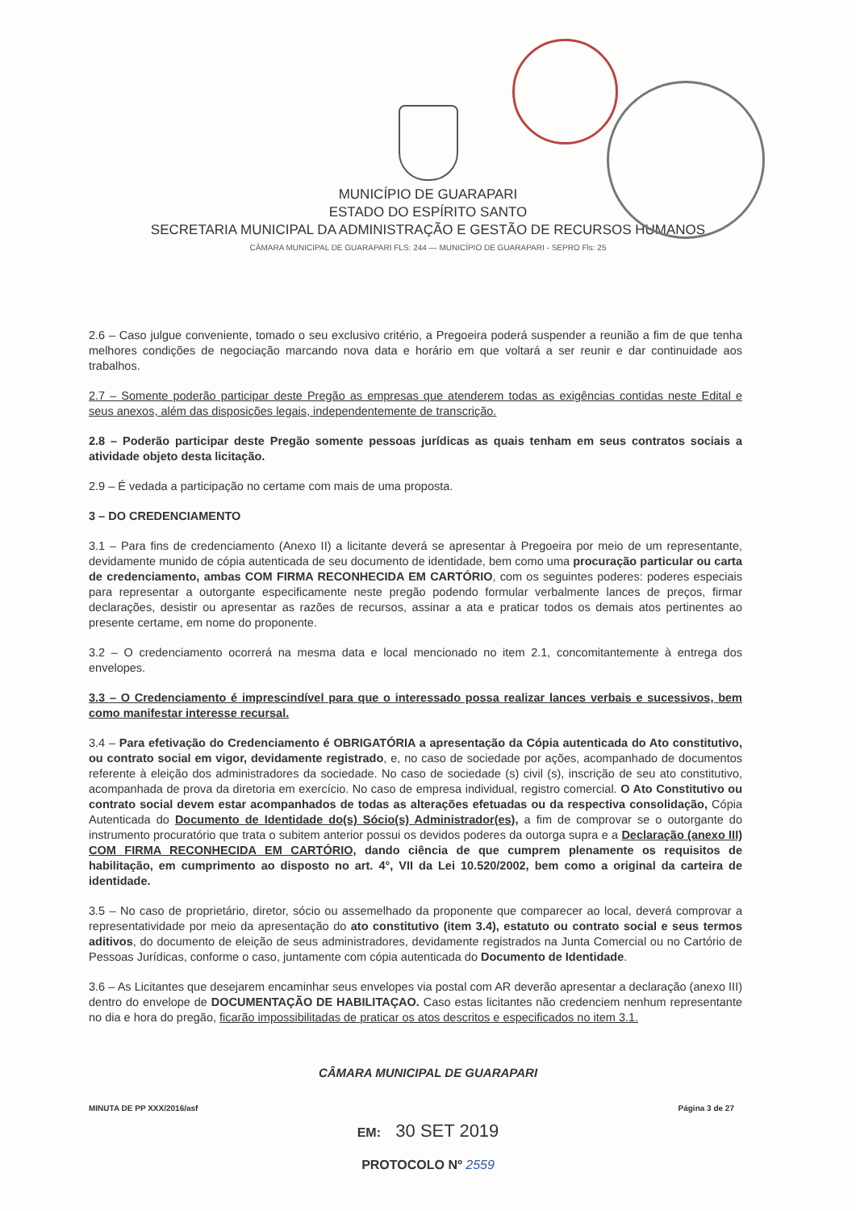MUNICÍPIO DE GUARAPARI
ESTADO DO ESPÍRITO SANTO
SECRETARIA MUNICIPAL DA ADMINISTRAÇÃO E GESTÃO DE RECURSOS HUMANOS
CÂMARA MUNICIPAL DE GUARAPARI FLS: 244 — MUNICÍPIO DE GUARAPARI - SEPRO Fls: 25
2.6 – Caso julgue conveniente, tomado o seu exclusivo critério, a Pregoeira poderá suspender a reunião a fim de que tenha melhores condições de negociação marcando nova data e horário em que voltará a ser reunir e dar continuidade aos trabalhos.
2.7 – Somente poderão participar deste Pregão as empresas que atenderem todas as exigências contidas neste Edital e seus anexos, além das disposições legais, independentemente de transcrição.
2.8 – Poderão participar deste Pregão somente pessoas jurídicas as quais tenham em seus contratos sociais a atividade objeto desta licitação.
2.9 – É vedada a participação no certame com mais de uma proposta.
3 – DO CREDENCIAMENTO
3.1 – Para fins de credenciamento (Anexo II) a licitante deverá se apresentar à Pregoeira por meio de um representante, devidamente munido de cópia autenticada de seu documento de identidade, bem como uma procuração particular ou carta de credenciamento, ambas COM FIRMA RECONHECIDA EM CARTÓRIO, com os seguintes poderes: poderes especiais para representar a outorgante especificamente neste pregão podendo formular verbalmente lances de preços, firmar declarações, desistir ou apresentar as razões de recursos, assinar a ata e praticar todos os demais atos pertinentes ao presente certame, em nome do proponente.
3.2 – O credenciamento ocorrerá na mesma data e local mencionado no item 2.1, concomitantemente à entrega dos envelopes.
3.3 – O Credenciamento é imprescindível para que o interessado possa realizar lances verbais e sucessivos, bem como manifestar interesse recursal.
3.4 – Para efetivação do Credenciamento é OBRIGATÓRIA a apresentação da Cópia autenticada do Ato constitutivo, ou contrato social em vigor, devidamente registrado, e, no caso de sociedade por ações, acompanhado de documentos referente à eleição dos administradores da sociedade. No caso de sociedade (s) civil (s), inscrição de seu ato constitutivo, acompanhada de prova da diretoria em exercício. No caso de empresa individual, registro comercial. O Ato Constitutivo ou contrato social devem estar acompanhados de todas as alterações efetuadas ou da respectiva consolidação, Cópia Autenticada do Documento de Identidade do(s) Sócio(s) Administrador(es), a fim de comprovar se o outorgante do instrumento procuratório que trata o subitem anterior possui os devidos poderes da outorga supra e a Declaração (anexo III) COM FIRMA RECONHECIDA EM CARTÓRIO, dando ciência de que cumprem plenamente os requisitos de habilitação, em cumprimento ao disposto no art. 4°, VII da Lei 10.520/2002, bem como a original da carteira de identidade.
3.5 – No caso de proprietário, diretor, sócio ou assemelhado da proponente que comparecer ao local, deverá comprovar a representatividade por meio da apresentação do ato constitutivo (item 3.4), estatuto ou contrato social e seus termos aditivos, do documento de eleição de seus administradores, devidamente registrados na Junta Comercial ou no Cartório de Pessoas Jurídicas, conforme o caso, juntamente com cópia autenticada do Documento de Identidade.
3.6 – As Licitantes que desejarem encaminhar seus envelopes via postal com AR deverão apresentar a declaração (anexo III) dentro do envelope de DOCUMENTAÇÃO DE HABILITAÇAO. Caso estas licitantes não credenciem nenhum representante no dia e hora do pregão, ficarão impossibilitadas de praticar os atos descritos e especificados no item 3.1.
CÂMARA MUNICIPAL DE GUARAPARI
MINUTA DE PP XXX/2016/asf Página 3 de 27
EM: 30 SET 2019
PROTOCOLO Nº 2559